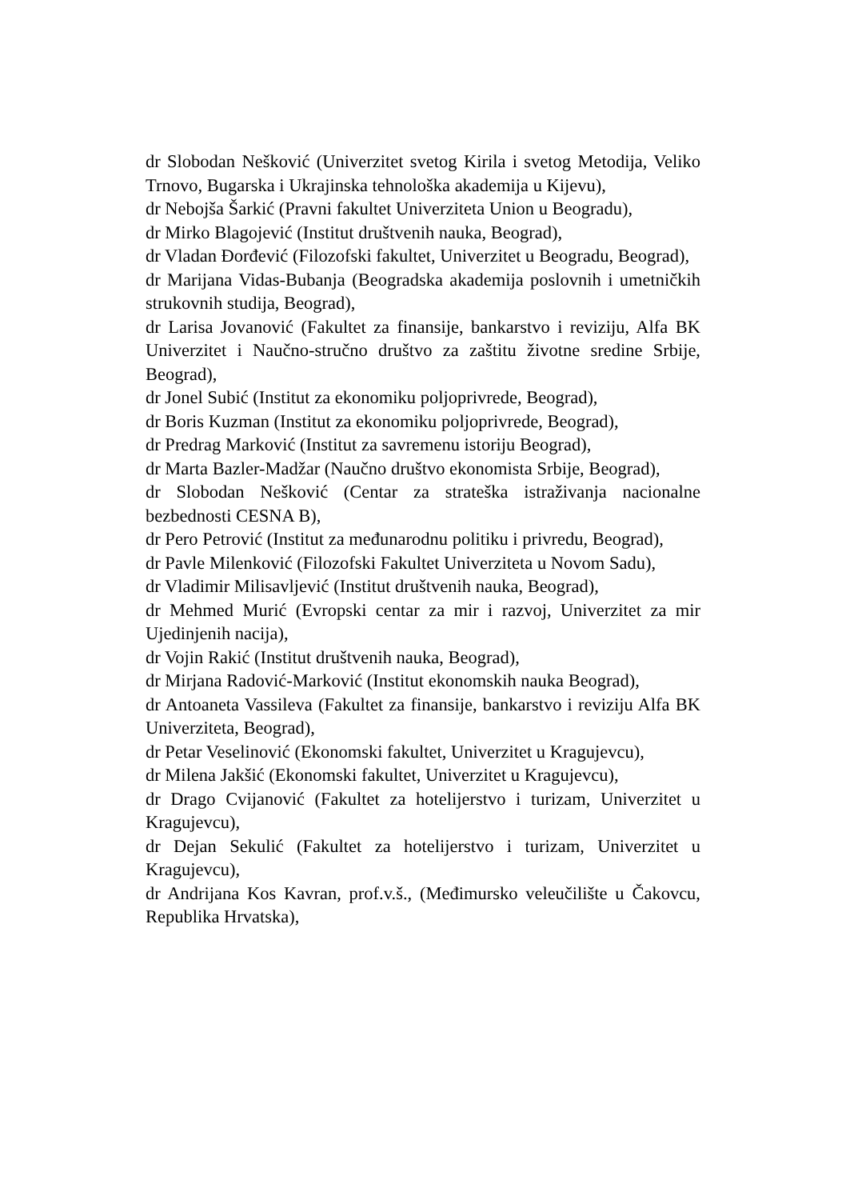dr Slobodan Nešković (Univerzitet svetog Kirila i svetog Metodija, Veliko Trnovo, Bugarska i Ukrajinska tehnološka akademija u Kijevu),
dr Nebojša Šarkić (Pravni fakultet Univerziteta Union u Beogradu),
dr Mirko Blagojević (Institut društvenih nauka, Beograd),
dr Vladan Đorđević (Filozofski fakultet, Univerzitet u Beogradu, Beograd),
dr Marijana Vidas-Bubanja (Beogradska akademija poslovnih i umetničkih strukovnih studija, Beograd),
dr Larisa Jovanović (Fakultet za finansije, bankarstvo i reviziju, Alfa BK Univerzitet i Naučno-stručno društvo za zaštitu životne sredine Srbije, Beograd),
dr Jonel Subić (Institut za ekonomiku poljoprivrede, Beograd),
dr Boris Kuzman (Institut za ekonomiku poljoprivrede, Beograd),
dr Predrag Marković (Institut za savremenu istoriju Beograd),
dr Marta Bazler-Madžar (Naučno društvo ekonomista Srbije, Beograd),
dr Slobodan Nešković (Centar za strateška istraživanja nacionalne bezbednosti CESNA B),
dr Pero Petrović (Institut za međunarodnu politiku i privredu, Beograd),
dr Pavle Milenković (Filozofski Fakultet Univerziteta u Novom Sadu),
dr Vladimir Milisavljević (Institut društvenih nauka, Beograd),
dr Mehmed Murić (Evropski centar za mir i razvoj, Univerzitet za mir Ujedinjenih nacija),
dr Vojin Rakić (Institut društvenih nauka, Beograd),
dr Mirjana Radović-Marković (Institut ekonomskih nauka Beograd),
dr Antoaneta Vassileva (Fakultet za finansije, bankarstvo i reviziju Alfa BK Univerziteta, Beograd),
dr Petar Veselinović (Ekonomski fakultet, Univerzitet u Kragujevcu),
dr Milena Jakšić (Ekonomski fakultet, Univerzitet u Kragujevcu),
dr Drago Cvijanović (Fakultet za hotelijerstvo i turizam, Univerzitet u Kragujevcu),
dr Dejan Sekulić (Fakultet za hotelijerstvo i turizam, Univerzitet u Kragujevcu),
dr Andrijana Kos Kavran, prof.v.š., (Međimursko veleučilište u Čakovcu, Republika Hrvatska),